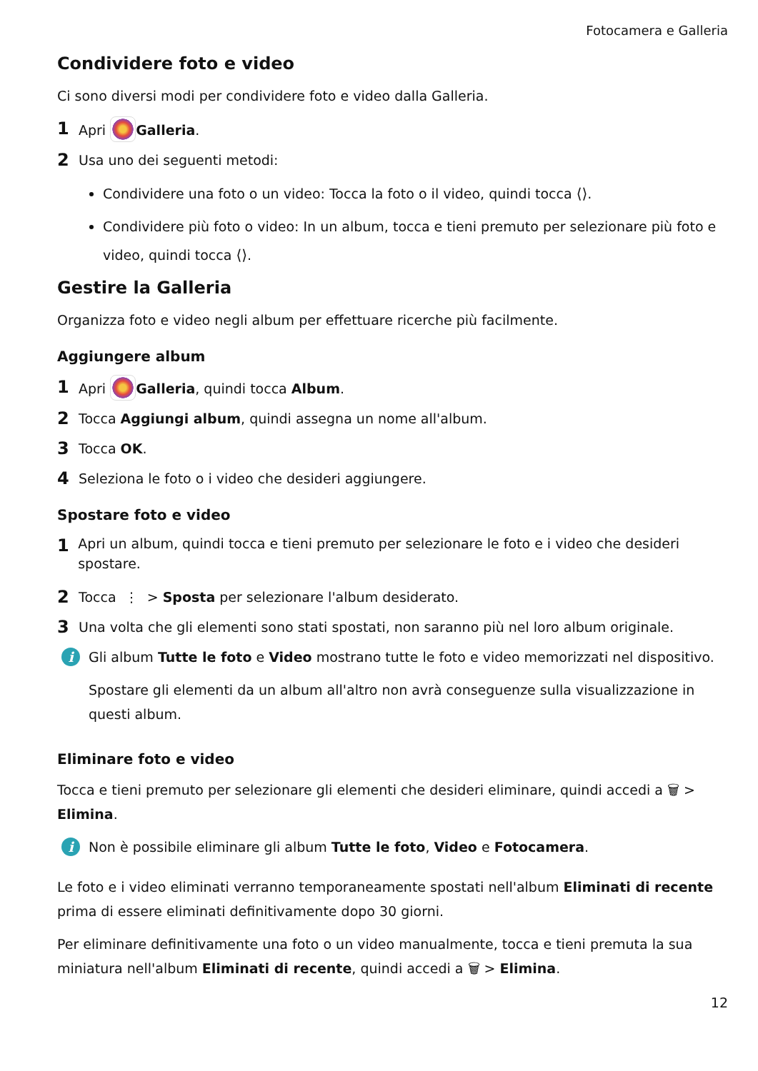Fotocamera e Galleria
Condividere foto e video
Ci sono diversi modi per condividere foto e video dalla Galleria.
1 Apri Galleria.
2 Usa uno dei seguenti metodi:
Condividere una foto o un video: Tocca la foto o il video, quindi tocca ⟨⟩.
Condividere più foto o video: In un album, tocca e tieni premuto per selezionare più foto e video, quindi tocca ⟨⟩.
Gestire la Galleria
Organizza foto e video negli album per effettuare ricerche più facilmente.
Aggiungere album
1 Apri Galleria, quindi tocca Album.
2 Tocca Aggiungi album, quindi assegna un nome all'album.
3 Tocca OK.
4 Seleziona le foto o i video che desideri aggiungere.
Spostare foto e video
1 Apri un album, quindi tocca e tieni premuto per selezionare le foto e i video che desideri spostare.
2 Tocca ⋮ > Sposta per selezionare l'album desiderato.
3 Una volta che gli elementi sono stati spostati, non saranno più nel loro album originale.
i
Gli album Tutte le foto e Video mostrano tutte le foto e video memorizzati nel dispositivo.
Spostare gli elementi da un album all'altro non avrà conseguenze sulla visualizzazione in questi album.
Eliminare foto e video
Tocca e tieni premuto per selezionare gli elementi che desideri eliminare, quindi accedi a 🗑 > Elimina.
i
Non è possibile eliminare gli album Tutte le foto, Video e Fotocamera.
Le foto e i video eliminati verranno temporaneamente spostati nell'album Eliminati di recente prima di essere eliminati definitivamente dopo 30 giorni.
Per eliminare definitivamente una foto o un video manualmente, tocca e tieni premuta la sua miniatura nell'album Eliminati di recente, quindi accedi a 🗑 > Elimina.
12